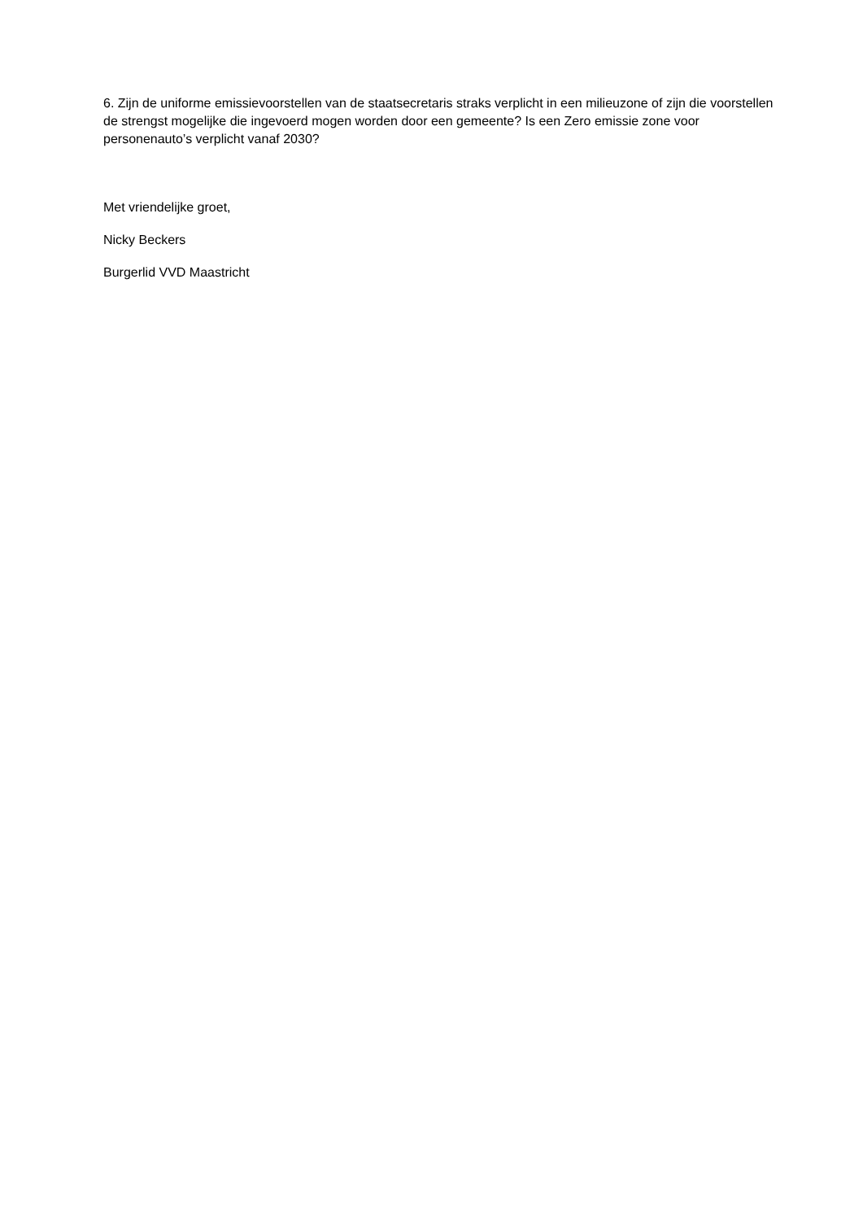6. Zijn de uniforme emissievoorstellen van de staatsecretaris straks verplicht in een milieuzone of zijn die voorstellen de strengst mogelijke die ingevoerd mogen worden door een gemeente? Is een Zero emissie zone voor personenauto’s verplicht vanaf 2030?
Met vriendelijke groet,
Nicky Beckers
Burgerlid VVD Maastricht